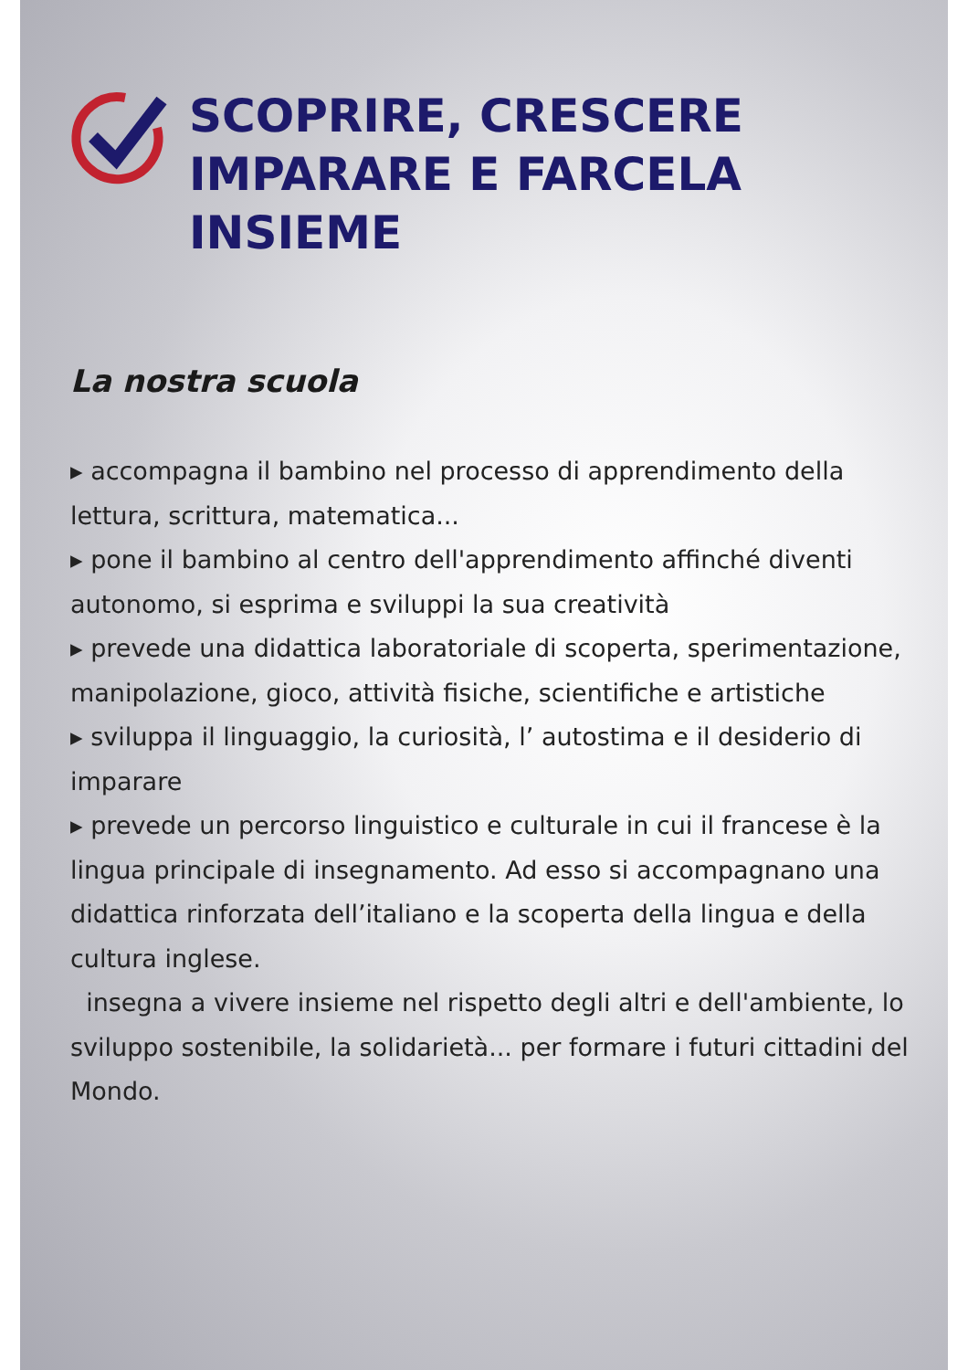SCOPRIRE, CRESCERE
IMPARARE E FARCELA
INSIEME
La nostra scuola
▸ accompagna il bambino nel processo di apprendimento della lettura, scrittura, matematica...
▸ pone il bambino al centro dell'apprendimento affinché diventi autonomo, si esprima e sviluppi la sua creatività
▸ prevede una didattica laboratoriale di scoperta, sperimentazione, manipolazione, gioco, attività fisiche, scientifiche e artistiche
▸ sviluppa il linguaggio, la curiosità, l’ autostima e il desiderio di imparare
▸ prevede un percorso linguistico e culturale in cui il francese è la lingua principale di insegnamento. Ad esso si accompagnano una didattica rinforzata dell’italiano e la scoperta della lingua e della cultura inglese.
insegna a vivere insieme nel rispetto degli altri e dell'ambiente, lo sviluppo sostenibile, la solidarietà... per formare i futuri cittadini del Mondo.